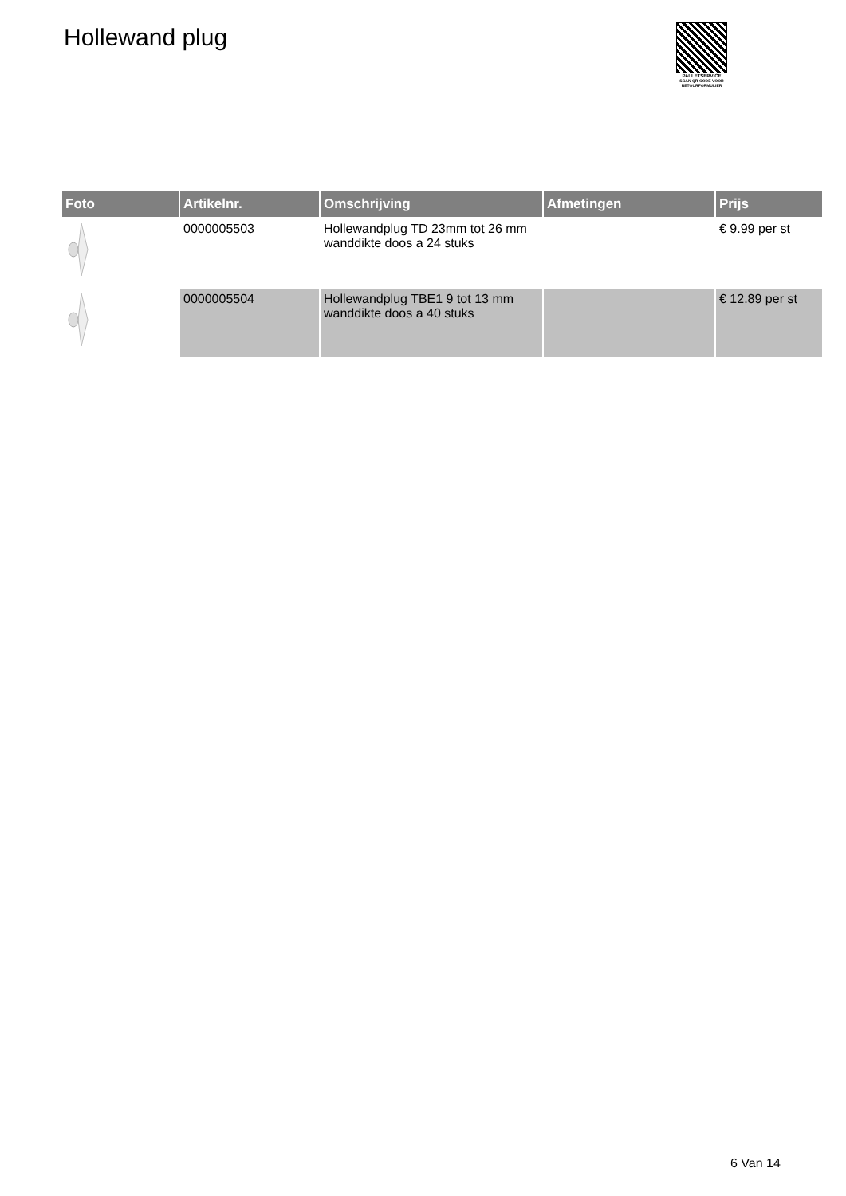Hollewand plug
PALLETSERVICE
SCAN QR-CODE VOOR RETOURFORMULIER
| Foto | Artikelnr. | Omschrijving | Afmetingen | Prijs |
| --- | --- | --- | --- | --- |
| | 0000005503 | Hollewandplug TD 23mm tot 26 mm wanddikte doos a 24 stuks | | € 9.99 per st |
| | 0000005504 | Hollewandplug TBE1 9 tot 13 mm wanddikte doos a 40 stuks | | € 12.89 per st |
6 Van 14